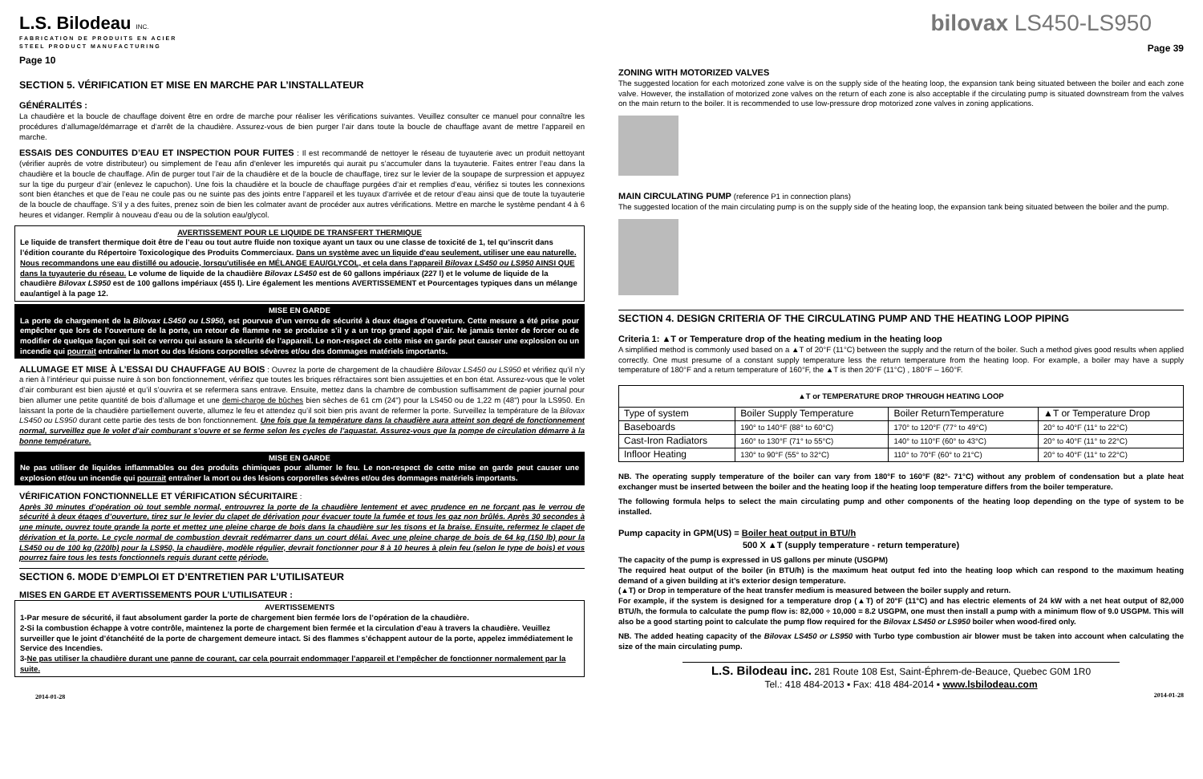L.S. Bilodeau INC.
FABRICATION DE PRODUITS EN ACIER
STEEL PRODUCT MANUFACTURING
Page 10
SECTION 5. VÉRIFICATION ET MISE EN MARCHE PAR L’INSTALLATEUR
GÉNÉRALITÉS :
La chaudière et la boucle de chauffage doivent être en ordre de marche pour réaliser les vérifications suivantes. Veuillez consulter ce manuel pour connaître les procédures d’allumage/démarrage et d’arrêt de la chaudière. Assurez-vous de bien purger l’air dans toute la boucle de chauffage avant de mettre l’appareil en marche.
ESSAIS DES CONDUITES D’EAU ET INSPECTION POUR FUITES : Il est recommandé de nettoyer le réseau de tuyauterie avec un produit nettoyant (vérifier auprès de votre distributeur) ou simplement de l'eau afin d'enlever les impuretés qui aurait pu s’accumuler dans la tuyauterie. Faites entrer l’eau dans la chaudière et la boucle de chauffage. Afin de purger tout l’air de la chaudière et de la boucle de chauffage, tirez sur le levier de la soupape de surpression et appuyez sur la tige du purgeur d’air (enlevez le capuchon). Une fois la chaudière et la boucle de chauffage purgées d’air et remplies d’eau, vérifiez si toutes les connexions sont bien étanches et que de l’eau ne coule pas ou ne suinte pas des joints entre l’appareil et les tuyaux d’arrivée et de retour d’eau ainsi que de toute la tuyauterie de la boucle de chauffage. S’il y a des fuites, prenez soin de bien les colmater avant de procéder aux autres vérifications. Mettre en marche le système pendant 4 à 6 heures et vidanger. Remplir à nouveau d'eau ou de la solution eau/glycol.
AVERTISSEMENT POUR LE LIQUIDE DE TRANSFERT THERMIQUE
Le liquide de transfert thermique doit être de l’eau ou tout autre fluide non toxique ayant un taux ou une classe de toxicité de 1, tel qu’inscrit dans l’édition courante du Répertoire Toxicologique des Produits Commerciaux. Dans un système avec un liquide d'eau seulement, utiliser une eau naturelle. Nous recommandons une eau distillé ou adoucie, lorsqu'utilisée en MÉLANGE EAU/GLYCOL, et cela dans l'appareil Bilovax LS450 ou LS950 AINSI QUE dans la tuyauterie du réseau. Le volume de liquide de la chaudière Bilovax LS450 est de 60 gallons impériaux (227 l) et le volume de liquide de la chaudière Bilovax LS950 est de 100 gallons impériaux (455 l). Lire également les mentions AVERTISSEMENT et Pourcentages typiques dans un mélange eau/antigel à la page 12.
MISE EN GARDE
La porte de chargement de la Bilovax LS450 ou LS950, est pourvue d’un verrou de sécurité à deux étages d’ouverture. Cette mesure a été prise pour empêcher que lors de l’ouverture de la porte, un retour de flamme ne se produise s’il y a un trop grand appel d’air. Ne jamais tenter de forcer ou de modifier de quelque façon qui soit ce verrou qui assure la sécurité de l’appareil. Le non-respect de cette mise en garde peut causer une explosion ou un incendie qui pourrait entraîner la mort ou des lésions corporelles sévères et/ou des dommages matériels importants.
ALLUMAGE ET MISE À L’ESSAI DU CHAUFFAGE AU BOIS : Ouvrez la porte de chargement de la chaudière Bilovax LS450 ou LS950 et vérifiez qu’il n’y a rien à l’intérieur qui puisse nuire à son bon fonctionnement, vérifiez que toutes les briques réfractaires sont bien assujetties et en bon état. Assurez-vous que le volet d’air comburant est bien ajusté et qu’il s’ouvrira et se refermera sans entrave. Ensuite, mettez dans la chambre de combustion suffisamment de papier journal pour bien allumer une petite quantité de bois d’allumage et une demi-charge de bûches bien sèches de 61 cm (24") pour la LS450 ou de 1,22 m (48") pour la LS950. En laissant la porte de la chaudière partiellement ouverte, allumez le feu et attendez qu’il soit bien pris avant de refermer la porte. Surveillez la température de la Bilovax LS450 ou LS950 durant cette partie des tests de bon fonctionnement. Une fois que la température dans la chaudière aura atteint son degré de fonctionnement normal, surveillez que le volet d’air comburant s’ouvre et se ferme selon les cycles de l’aquastat. Assurez-vous que la pompe de circulation démarre à la bonne température.
MISE EN GARDE
Ne pas utiliser de liquides inflammables ou des produits chimiques pour allumer le feu. Le non-respect de cette mise en garde peut causer une explosion et/ou un incendie qui pourrait entraîner la mort ou des lésions corporelles sévères et/ou des dommages matériels importants.
VÉRIFICATION FONCTIONNELLE ET VÉRIFICATION SÉCURITAIRE :
Après 30 minutes d’opération où tout semble normal, entrouvrez la porte de la chaudière lentement et avec prudence en ne forçant pas le verrou de sécurité à deux étages d’ouverture, tirez sur le levier du clapet de dérivation pour évacuer toute la fumée et tous les gaz non brûlés. Après 30 secondes à une minute, ouvrez toute grande la porte et mettez une pleine charge de bois dans la chaudière sur les tisons et la braise. Ensuite, refermez le clapet de dérivation et la porte. Le cycle normal de combustion devrait redémarrer dans un court délai. Avec une pleine charge de bois de 64 kg (150 lb) pour la LS450 ou de 100 kg (220lb) pour la LS950, la chaudière, modèle régulier, devrait fonctionner pour 8 à 10 heures à plein feu (selon le type de bois) et vous pourrez faire tous les tests fonctionnels requis durant cette période.
SECTION 6. MODE D’EMPLOI ET D’ENTRETIEN PAR L’UTILISATEUR
MISES EN GARDE ET AVERTISSEMENTS POUR L’UTILISATEUR :
AVERTISSEMENTS
1-Par mesure de sécurité, il faut absolument garder la porte de chargement bien fermée lors de l’opération de la chaudière.
2-Si la combustion échappe à votre contrôle, maintenez la porte de chargement bien fermée et la circulation d’eau à travers la chaudière. Veuillez surveiller que le joint d’étanchéité de la porte de chargement demeure intact. Si des flammes s’échappent autour de la porte, appelez immédiatement le Service des Incendies.
3-Ne pas utiliser la chaudière durant une panne de courant, car cela pourrait endommager l’appareil et l’empêcher de fonctionner normalement par la suite.
2014-01-28
bilovax LS450-LS950
Page 39
ZONING WITH MOTORIZED VALVES
The suggested location for each motorized zone valve is on the supply side of the heating loop, the expansion tank being situated between the boiler and each zone valve. However, the installation of motorized zone valves on the return of each zone is also acceptable if the circulating pump is situated downstream from the valves on the main return to the boiler. It is recommended to use low-pressure drop motorized zone valves in zoning applications.
MAIN CIRCULATING PUMP (reference P1 in connection plans)
The suggested location of the main circulating pump is on the supply side of the heating loop, the expansion tank being situated between the boiler and the pump.
SECTION 4. DESIGN CRITERIA OF THE CIRCULATING PUMP AND THE HEATING LOOP PIPING
Criteria 1: ▲T or Temperature drop of the heating medium in the heating loop
A simplified method is commonly used based on a ▲T of 20°F (11°C) between the supply and the return of the boiler. Such a method gives good results when applied correctly. One must presume of a constant supply temperature less the return temperature from the heating loop. For example, a boiler may have a supply temperature of 180°F and a return temperature of 160°F, the ▲T is then 20°F (11°C) , 180°F – 160°F.
| ▲T or TEMPERATURE DROP THROUGH HEATING LOOP | | | |
| Type of system | Boiler Supply Temperature | Boiler ReturnTemperature | ▲T or Temperature Drop |
| Baseboards | 190° to 140°F (88° to 60°C) | 170° to 120°F (77° to 49°C) | 20° to 40°F (11° to 22°C) |
| Cast-Iron Radiators | 160° to 130°F (71° to 55°C) | 140° to 110°F (60° to 43°C) | 20° to 40°F (11° to 22°C) |
| Infloor Heating | 130° to 90°F (55° to 32°C) | 110° to 70°F (60° to 21°C) | 20° to 40°F (11° to 22°C) |
NB. The operating supply temperature of the boiler can vary from 180°F to 160°F (82°- 71°C) without any problem of condensation but a plate heat exchanger must be inserted between the boiler and the heating loop if the heating loop temperature differs from the boiler temperature.
The following formula helps to select the main circulating pump and other components of the heating loop depending on the type of system to be installed.
Pump capacity in GPM(US) = Boiler heat output in BTU/h
500 X ▲T (supply temperature - return temperature)
The capacity of the pump is expressed in US gallons per minute (USGPM)
The required heat output of the boiler (in BTU/h) is the maximum heat output fed into the heating loop which can respond to the maximum heating demand of a given building at it’s exterior design temperature.
(▲T) or Drop in temperature of the heat transfer medium is measured between the boiler supply and return.
For example, if the system is designed for a temperature drop (▲T) of 20°F (11°C) and has electric elements of 24 kW with a net heat output of 82,000 BTU/h, the formula to calculate the pump flow is: 82,000 ÷ 10,000 = 8.2 USGPM, one must then install a pump with a minimum flow of 9.0 USGPM. This will also be a good starting point to calculate the pump flow required for the Bilovax LS450 or LS950 boiler when wood-fired only.
NB. The added heating capacity of the Bilovax LS450 or LS950 with Turbo type combustion air blower must be taken into account when calculating the size of the main circulating pump.
L.S. Bilodeau inc. 281 Route 108 Est, Saint-Éphrem-de-Beauce, Quebec G0M 1R0
Tel.: 418 484-2013 ▪ Fax: 418 484-2014 ▪ www.lsbilodeau.com
2014-01-28